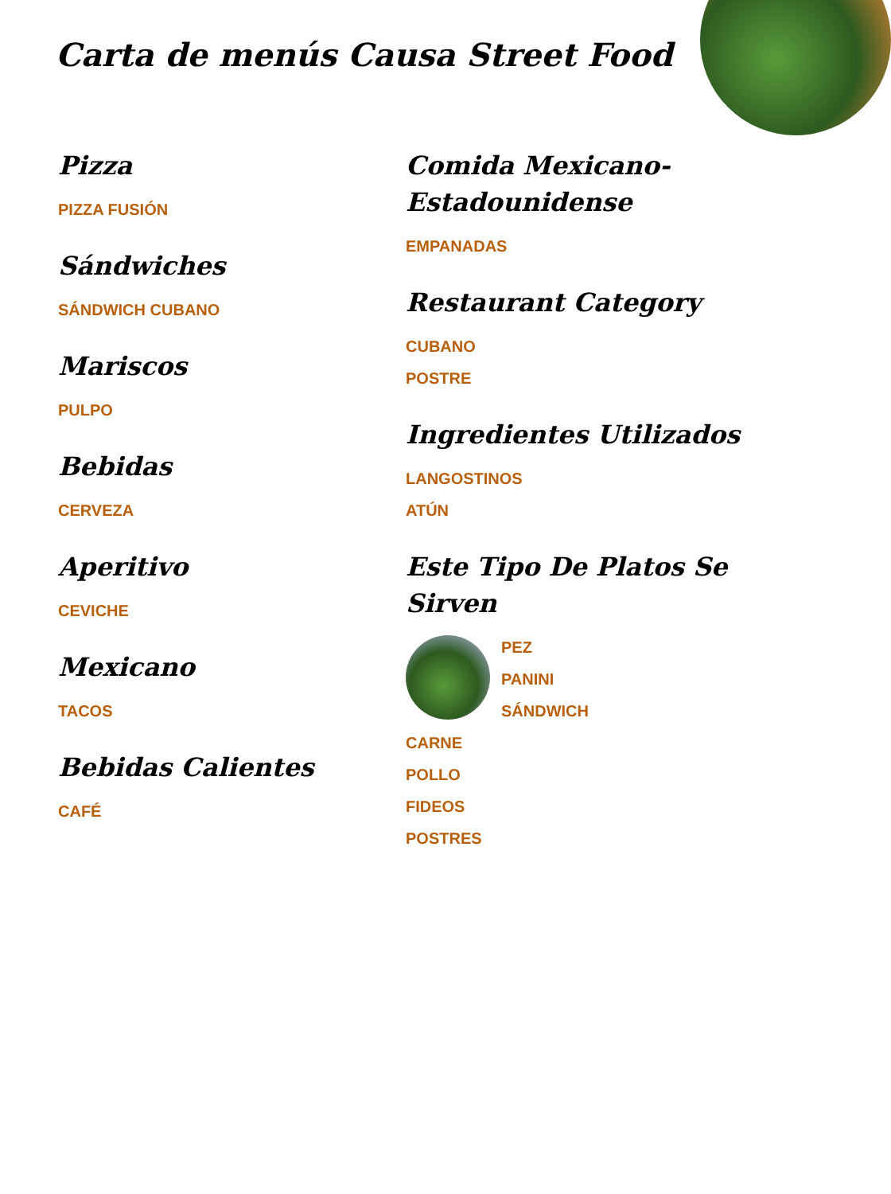Carta de menús Causa Street Food
Pizza
PIZZA FUSIÓN
Sándwiches
SÁNDWICH CUBANO
Mariscos
PULPO
Bebidas
CERVEZA
Aperitivo
CEVICHE
Mexicano
TACOS
Bebidas Calientes
CAFÉ
Comida Mexicano-Estadounidense
EMPANADAS
Restaurant Category
CUBANO
POSTRE
Ingredientes Utilizados
LANGOSTINOS
ATÚN
Este Tipo De Platos Se Sirven
PEZ
PANINI
SÁNDWICH
CARNE
POLLO
FIDEOS
POSTRES